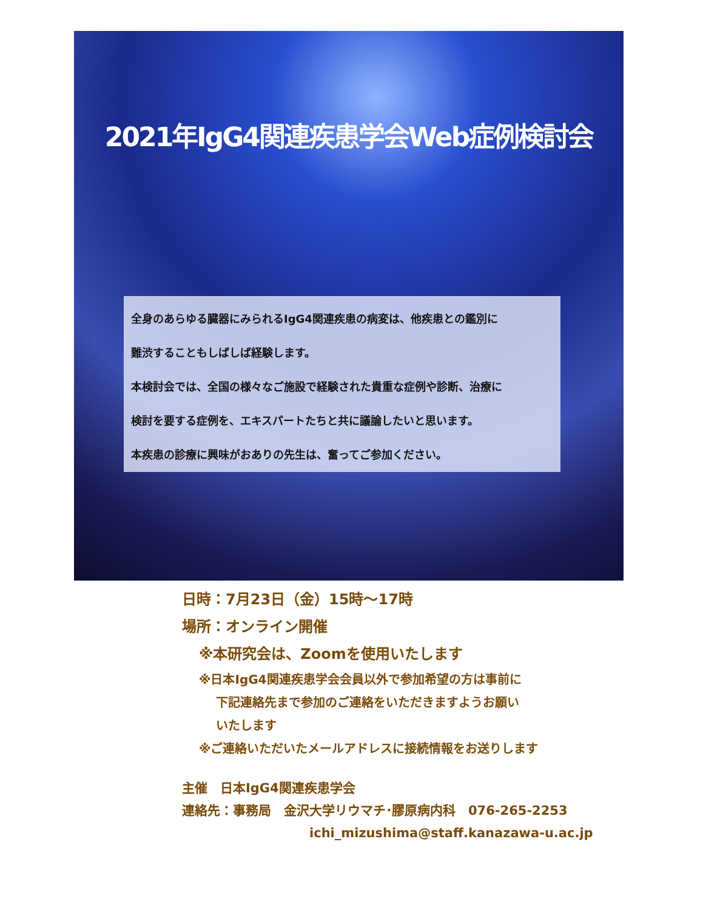2021年IgG4関連疾患学会Web症例検討会
全身のあらゆる臓器にみられるIgG4関連疾患の病変は、他疾患との鑑別に
難渋することもしばしば経験します。
本検討会では、全国の様々なご施設で経験された貴重な症例や診断、治療に
検討を要する症例を、エキスパートたちと共に議論したいと思います。
本疾患の診療に興味がおありの先生は、奮ってご参加ください。
日時：7月23日（金）15時～17時
場所：オンライン開催
※本研究会は、Zoomを使用いたします
※日本IgG4関連疾患学会会員以外で参加希望の方は事前に
下記連絡先まで参加のご連絡をいただきますようお願い
いたします
※ご連絡いただいたメールアドレスに接続情報をお送りします
主催　日本IgG4関連疾患学会
連絡先：事務局　金沢大学リウマチ･膠原病内科　076-265-2253
ichi_mizushima@staff.kanazawa-u.ac.jp